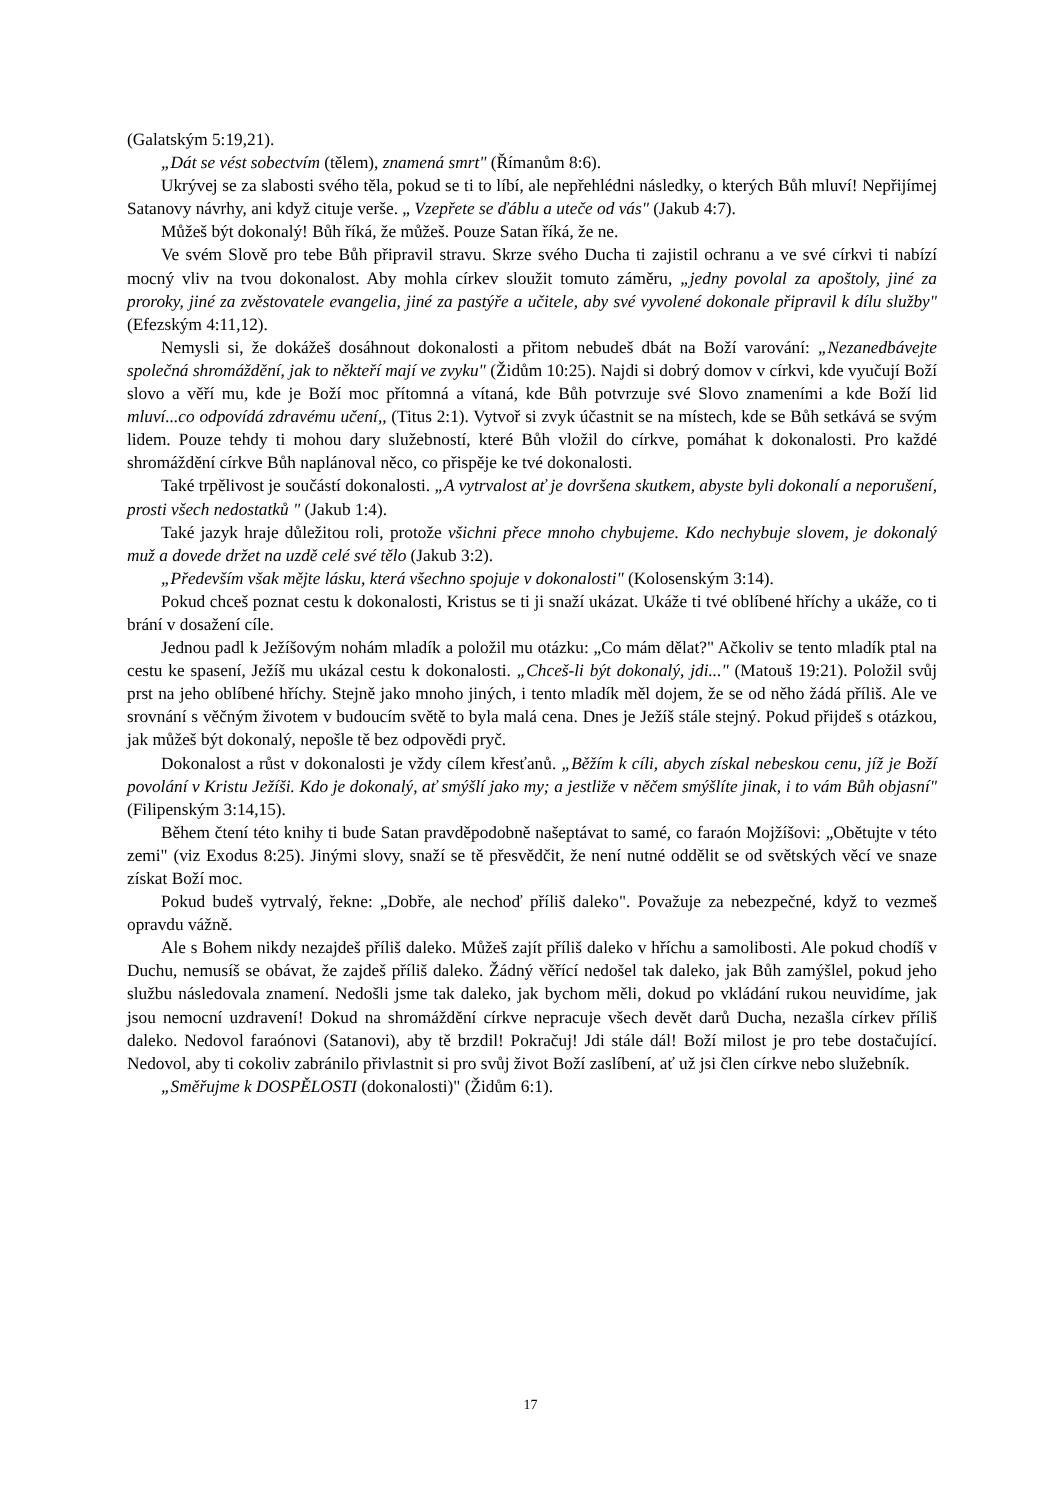(Galatským 5:19,21).
„Dát se vést sobectvím (tělem), znamená smrt" (Římanům 8:6).
Ukrývej se za slabosti svého těla, pokud se ti to líbí, ale nepřehlédni následky, o kterých Bůh mluví! Nepřijímej Satanovy návrhy, ani když cituje verše. „ Vzepřete se ďáblu a uteče od vás" (Jakub 4:7).
Můžeš být dokonalý! Bůh říká, že můžeš. Pouze Satan říká, že ne.
Ve svém Slově pro tebe Bůh připravil stravu. Skrze svého Ducha ti zajistil ochranu a ve své církvi ti nabízí mocný vliv na tvou dokonalost. Aby mohla církev sloužit tomuto záměru, „jedny povolal za apoštoly, jiné za proroky, jiné za zvěstovatele evangelia, jiné za pastýře a učitele, aby své vyvolené dokonale připravil k dílu služby" (Efezským 4:11,12).
Nemysli si, že dokážeš dosáhnout dokonalosti a přitom nebudeš dbát na Boží varování: „Nezanedbávejte společná shromáždění, jak to někteří mají ve zvyku" (Židům 10:25). Najdi si dobrý domov v církvi, kde vyučují Boží slovo a věří mu, kde je Boží moc přítomná a vítaná, kde Bůh potvrzuje své Slovo znameními a kde Boží lid mluví...co odpovídá zdravému učení,, (Titus 2:1). Vytvoř si zvyk účastnit se na místech, kde se Bůh setkává se svým lidem. Pouze tehdy ti mohou dary služebností, které Bůh vložil do církve, pomáhat k dokonalosti. Pro každé shromáždění církve Bůh naplánoval něco, co přispěje ke tvé dokonalosti.
Také trpělivost je součástí dokonalosti. „A vytrvalost ať je dovršena skutkem, abyste byli dokonalí a neporušení, prosti všech nedostatků " (Jakub 1:4).
Také jazyk hraje důležitou roli, protože všichni přece mnoho chybujeme. Kdo nechybuje slovem, je dokonalý muž a dovede držet na uzdě celé své tělo (Jakub 3:2).
„Především však mějte lásku, která všechno spojuje v dokonalosti" (Kolosenským 3:14).
Pokud chceš poznat cestu k dokonalosti, Kristus se ti ji snaží ukázat. Ukáže ti tvé oblíbené hříchy a ukáže, co ti brání v dosažení cíle.
Jednou padl k Ježíšovým nohám mladík a položil mu otázku: „Co mám dělat?" Ačkoliv se tento mladík ptal na cestu ke spasení, Ježíš mu ukázal cestu k dokonalosti. „Chceš-li být dokonalý, jdi..." (Matouš 19:21). Položil svůj prst na jeho oblíbené hříchy. Stejně jako mnoho jiných, i tento mladík měl dojem, že se od něho žádá příliš. Ale ve srovnání s věčným životem v budoucím světě to byla malá cena. Dnes je Ježíš stále stejný. Pokud přijdeš s otázkou, jak můžeš být dokonalý, nepošle tě bez odpovědi pryč.
Dokonalost a růst v dokonalosti je vždy cílem křesťanů. „Běžím k cíli, abych získal nebeskou cenu, jíž je Boží povolání v Kristu Ježíši. Kdo je dokonalý, ať smýšlí jako my; a jestliže v něčem smýšlíte jinak, i to vám Bůh objasní" (Filipenským 3:14,15).
Během čtení této knihy ti bude Satan pravděpodobně našeptávat to samé, co faraón Mojžíšovi: „Obětujte v této zemi" (viz Exodus 8:25). Jinými slovy, snaží se tě přesvědčit, že není nutné oddělit se od světských věcí ve snaze získat Boží moc.
Pokud budeš vytrvalý, řekne: „Dobře, ale nechoď příliš daleko". Považuje za nebezpečné, když to vezmeš opravdu vážně.
Ale s Bohem nikdy nezajdeš příliš daleko. Můžeš zajít příliš daleko v hříchu a samolibosti. Ale pokud chodíš v Duchu, nemusíš se obávat, že zajdeš příliš daleko. Žádný věřící nedošel tak daleko, jak Bůh zamýšlel, pokud jeho službu následovala znamení. Nedošli jsme tak daleko, jak bychom měli, dokud po vkládání rukou neuvidíme, jak jsou nemocní uzdravení! Dokud na shromáždění církve nepracuje všech devět darů Ducha, nezašla církev příliš daleko. Nedovol faraónovi (Satanovi), aby tě brzdil! Pokračuj! Jdi stále dál! Boží milost je pro tebe dostačující. Nedovol, aby ti cokoliv zabránilo přivlastnit si pro svůj život Boží zaslíbení, ať už jsi člen církve nebo služebník.
„Směřujme k DOSPĚLOSTI (dokonalosti)" (Židům 6:1).
17